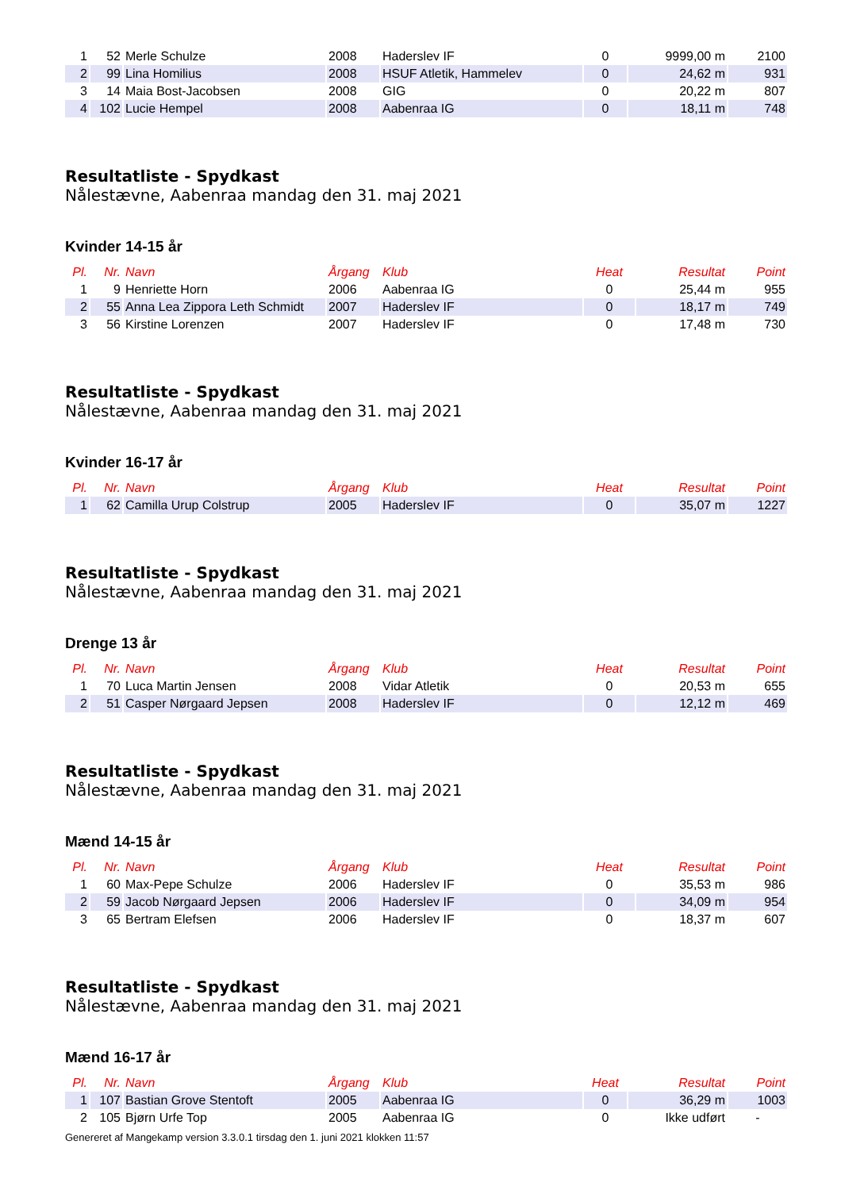| 1 | 52 | Merle Schulze | 2008 | Haderslev IF | 0 | 9999,00 m | 2100 |
| 2 | 99 | Lina Homilius | 2008 | HSUF Atletik, Hammelev | 0 | 24,62 m | 931 |
| 3 | 14 | Maia Bost-Jacobsen | 2008 | GIG | 0 | 20,22 m | 807 |
| 4 | 102 | Lucie Hempel | 2008 | Aabenraa IG | 0 | 18,11 m | 748 |
Resultatliste - Spydkast
Nålestævne, Aabenraa mandag den 31. maj 2021
Kvinder 14-15 år
| Pl. | Nr. | Navn | Årgang | Klub | Heat | Resultat | Point |
| --- | --- | --- | --- | --- | --- | --- | --- |
| 1 | 9 | Henriette Horn | 2006 | Aabenraa IG | 0 | 25,44 m | 955 |
| 2 | 55 | Anna Lea Zippora Leth Schmidt | 2007 | Haderslev IF | 0 | 18,17 m | 749 |
| 3 | 56 | Kirstine Lorenzen | 2007 | Haderslev IF | 0 | 17,48 m | 730 |
Resultatliste - Spydkast
Nålestævne, Aabenraa mandag den 31. maj 2021
Kvinder 16-17 år
| Pl. | Nr. | Navn | Årgang | Klub | Heat | Resultat | Point |
| --- | --- | --- | --- | --- | --- | --- | --- |
| 1 | 62 | Camilla Urup Colstrup | 2005 | Haderslev IF | 0 | 35,07 m | 1227 |
Resultatliste - Spydkast
Nålestævne, Aabenraa mandag den 31. maj 2021
Drenge 13 år
| Pl. | Nr. | Navn | Årgang | Klub | Heat | Resultat | Point |
| --- | --- | --- | --- | --- | --- | --- | --- |
| 1 | 70 | Luca Martin Jensen | 2008 | Vidar Atletik | 0 | 20,53 m | 655 |
| 2 | 51 | Casper Nørgaard Jepsen | 2008 | Haderslev IF | 0 | 12,12 m | 469 |
Resultatliste - Spydkast
Nålestævne, Aabenraa mandag den 31. maj 2021
Mænd 14-15 år
| Pl. | Nr. | Navn | Årgang | Klub | Heat | Resultat | Point |
| --- | --- | --- | --- | --- | --- | --- | --- |
| 1 | 60 | Max-Pepe Schulze | 2006 | Haderslev IF | 0 | 35,53 m | 986 |
| 2 | 59 | Jacob Nørgaard Jepsen | 2006 | Haderslev IF | 0 | 34,09 m | 954 |
| 3 | 65 | Bertram Elefsen | 2006 | Haderslev IF | 0 | 18,37 m | 607 |
Resultatliste - Spydkast
Nålestævne, Aabenraa mandag den 31. maj 2021
Mænd 16-17 år
| Pl. | Nr. | Navn | Årgang | Klub | Heat | Resultat | Point |
| --- | --- | --- | --- | --- | --- | --- | --- |
| 1 | 107 | Bastian Grove Stentoft | 2005 | Aabenraa IG | 0 | 36,29 m | 1003 |
| 2 | 105 | Bjørn Urfe Top | 2005 | Aabenraa IG | 0 | Ikke udført | - |
Genereret af Mangekamp version 3.3.0.1 tirsdag den 1. juni 2021 klokken 11:57